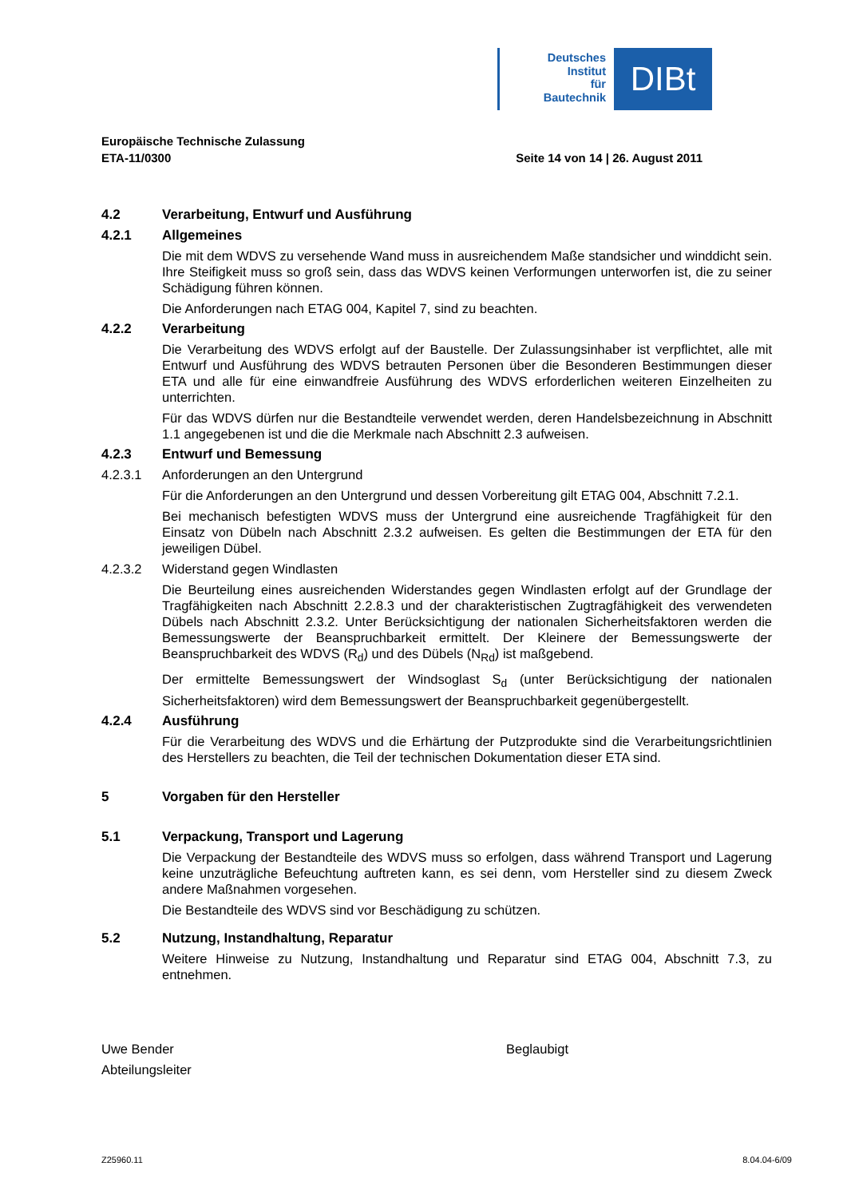Deutsches
Institut
für
Bautechnik
DIBt
Europäische Technische Zulassung
ETA-11/0300 Seite 14 von 14 | 26. August 2011
4.2 Verarbeitung, Entwurf und Ausführung
4.2.1 Allgemeines
Die mit dem WDVS zu versehende Wand muss in ausreichendem Maße standsicher und winddicht sein. Ihre Steifigkeit muss so groß sein, dass das WDVS keinen Verformungen unterworfen ist, die zu seiner Schädigung führen können.
Die Anforderungen nach ETAG 004, Kapitel 7, sind zu beachten.
4.2.2 Verarbeitung
Die Verarbeitung des WDVS erfolgt auf der Baustelle. Der Zulassungsinhaber ist verpflichtet, alle mit Entwurf und Ausführung des WDVS betrauten Personen über die Besonderen Bestimmungen dieser ETA und alle für eine einwandfreie Ausführung des WDVS erforderlichen weiteren Einzelheiten zu unterrichten.
Für das WDVS dürfen nur die Bestandteile verwendet werden, deren Handelsbezeichnung in Abschnitt 1.1 angegebenen ist und die die Merkmale nach Abschnitt 2.3 aufweisen.
4.2.3 Entwurf und Bemessung
4.2.3.1 Anforderungen an den Untergrund
Für die Anforderungen an den Untergrund und dessen Vorbereitung gilt ETAG 004, Abschnitt 7.2.1.
Bei mechanisch befestigten WDVS muss der Untergrund eine ausreichende Tragfähigkeit für den Einsatz von Dübeln nach Abschnitt 2.3.2 aufweisen. Es gelten die Bestimmungen der ETA für den jeweiligen Dübel.
4.2.3.2 Widerstand gegen Windlasten
Die Beurteilung eines ausreichenden Widerstandes gegen Windlasten erfolgt auf der Grundlage der Tragfähigkeiten nach Abschnitt 2.2.8.3 und der charakteristischen Zugtragfähigkeit des verwendeten Dübels nach Abschnitt 2.3.2. Unter Berücksichtigung der nationalen Sicherheitsfaktoren werden die Bemessungswerte der Beanspruchbarkeit ermittelt. Der Kleinere der Bemessungswerte der Beanspruchbarkeit des WDVS (R<sub>d</sub>) und des Dübels (N<sub>Rd</sub>) ist maßgebend.
Der ermittelte Bemessungswert der Windsoglast S<sub>d</sub> (unter Berücksichtigung der nationalen Sicherheitsfaktoren) wird dem Bemessungswert der Beanspruchbarkeit gegenübergestellt.
4.2.4 Ausführung
Für die Verarbeitung des WDVS und die Erhärtung der Putzprodukte sind die Verarbeitungsrichtlinien des Herstellers zu beachten, die Teil der technischen Dokumentation dieser ETA sind.
5 Vorgaben für den Hersteller
5.1 Verpackung, Transport und Lagerung
Die Verpackung der Bestandteile des WDVS muss so erfolgen, dass während Transport und Lagerung keine unzuträgliche Befeuchtung auftreten kann, es sei denn, vom Hersteller sind zu diesem Zweck andere Maßnahmen vorgesehen.
Die Bestandteile des WDVS sind vor Beschädigung zu schützen.
5.2 Nutzung, Instandhaltung, Reparatur
Weitere Hinweise zu Nutzung, Instandhaltung und Reparatur sind ETAG 004, Abschnitt 7.3, zu entnehmen.
Uwe Bender
Abteilungsleiter
Beglaubigt
Z25960.11 8.04.04-6/09